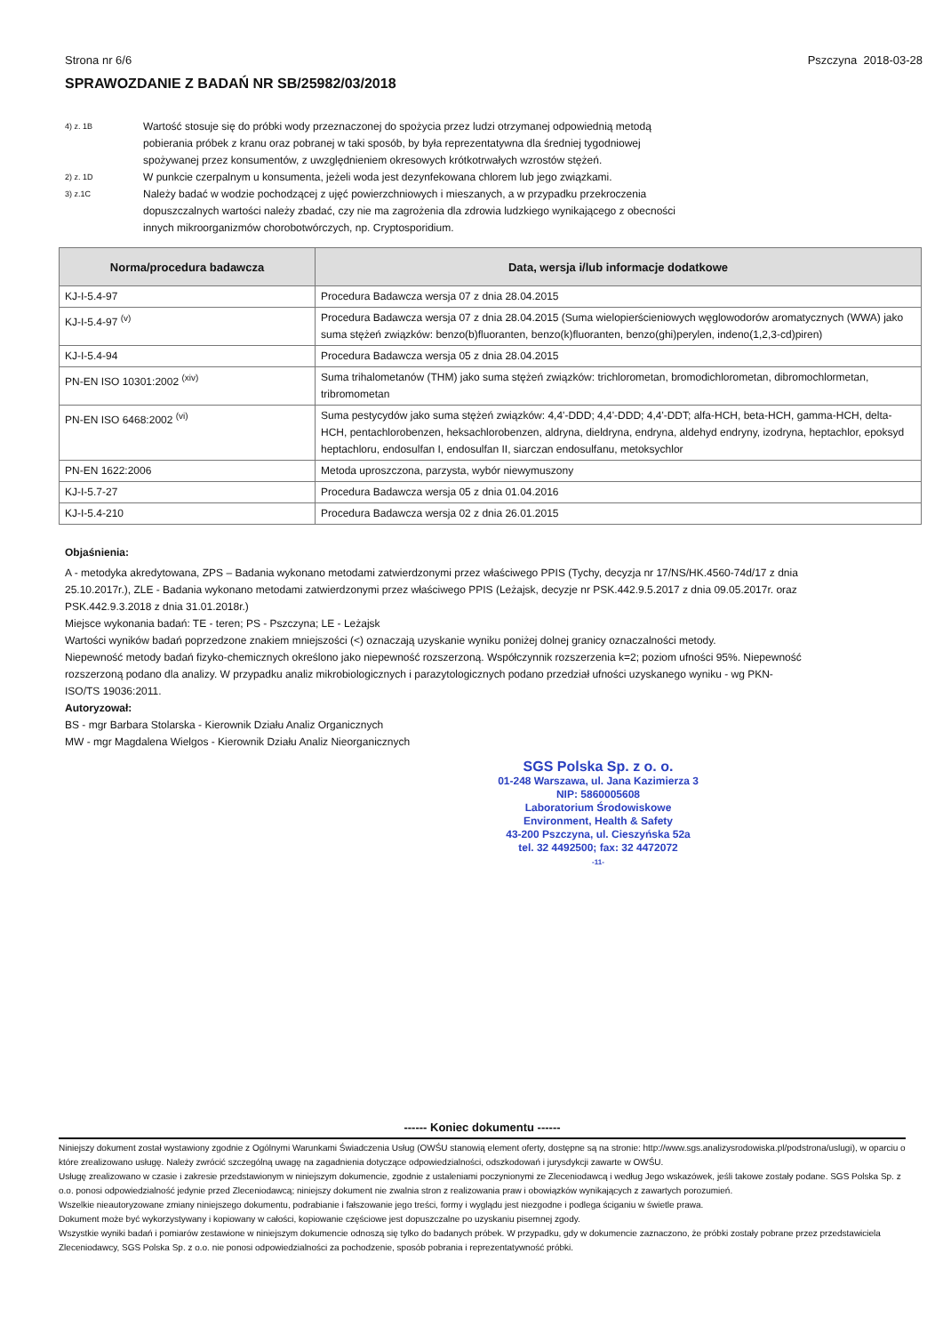Strona nr 6/6 Pszczyna 2018-03-28
SPRAWOZDANIE Z BADAŃ NR SB/25982/03/2018
4) z. 1B Wartość stosuje się do próbki wody przeznaczonej do spożycia przez ludzi otrzymanej odpowiednią metodą pobierania próbek z kranu oraz pobranej w taki sposób, by była reprezentatywna dla średniej tygodniowej spożywanej przez konsumentów, z uwzględnieniem okresowych krótkotrwałych wzrostów stężeń.
2) z. 1D W punkcie czerpalnym u konsumenta, jeżeli woda jest dezynfekowana chlorem lub jego związkami.
3) z.1C Należy badać w wodzie pochodzącej z ujęć powierzchniowych i mieszanych, a w przypadku przekroczenia dopuszczalnych wartości należy zbadać, czy nie ma zagrożenia dla zdrowia ludzkiego wynikającego z obecności innych mikroorganizmów chorobotwórczych, np. Cryptosporidium.
| Norma/procedura badawcza | Data, wersja i/lub informacje dodatkowe |
| --- | --- |
| KJ-I-5.4-97 | Procedura Badawcza wersja 07 z dnia 28.04.2015 |
| KJ-I-5.4-97 <sup>(v)</sup> | Procedura Badawcza wersja 07 z dnia 28.04.2015 (Suma wielopierścieniowych węglowodorów aromatycznych (WWA) jako suma stężeń związków: benzo(b)fluoranten, benzo(k)fluoranten, benzo(ghi)perylen, indeno(1,2,3-cd)piren) |
| KJ-I-5.4-94 | Procedura Badawcza wersja 05 z dnia 28.04.2015 |
| PN-EN ISO 10301:2002 <sup>(xiv)</sup> | Suma trihalometanów (THM) jako suma stężeń związków: trichlorometan, bromodichlorometan, dibromochlormetan, tribromometan |
| PN-EN ISO 6468:2002 <sup>(vi)</sup> | Suma pestycydów jako suma stężeń związków: 4,4'-DDD; 4,4'-DDD; 4,4'-DDT; alfa-HCH, beta-HCH, gamma-HCH, delta-HCH, pentachlorobenzen, heksachlorobenzen, aldryna, dieldryna, endryna, aldehyd endryny, izodryna, heptachlor, epoksyd heptachloru, endosulfan I, endosulfan II, siarczan endosulfanu, metoksychlor |
| PN-EN 1622:2006 | Metoda uproszczona, parzysta, wybór niewymuszony |
| KJ-I-5.7-27 | Procedura Badawcza wersja 05 z dnia 01.04.2016 |
| KJ-I-5.4-210 | Procedura Badawcza wersja 02 z dnia 26.01.2015 |
Objaśnienia:
A - metodyka akredytowana, ZPS – Badania wykonano metodami zatwierdzonymi przez właściwego PPIS (Tychy, decyzja nr 17/NS/HK.4560-74d/17 z dnia 25.10.2017r.), ZLE - Badania wykonano metodami zatwierdzonymi przez właściwego PPIS (Leżajsk, decyzje nr PSK.442.9.5.2017 z dnia 09.05.2017r. oraz PSK.442.9.3.2018 z dnia 31.01.2018r.)
Miejsce wykonania badań: TE - teren; PS - Pszczyna; LE - Leżajsk
Wartości wyników badań poprzedzone znakiem mniejszości (<) oznaczają uzyskanie wyniku poniżej dolnej granicy oznaczalności metody.
Niepewność metody badań fizyko-chemicznych określono jako niepewność rozszerzoną. Współczynnik rozszerzenia k=2; poziom ufności 95%. Niepewność rozszerzoną podano dla analizy. W przypadku analiz mikrobiologicznych i parazytologicznych podano przedział ufności uzyskanego wyniku - wg PKN-ISO/TS 19036:2011.
Autoryzował:
BS - mgr Barbara Stolarska - Kierownik Działu Analiz Organicznych
MW - mgr Magdalena Wielgos - Kierownik Działu Analiz Nieorganicznych
SGS Polska Sp. z o. o.
01-248 Warszawa, ul. Jana Kazimierza 3
NIP: 5860005608
Laboratorium Środowiskowe
Environment, Health & Safety
43-200 Pszczyna, ul. Cieszyńska 52a
tel. 32 4492500; fax: 32 4472072
-11-
------ Koniec dokumentu ------
Niniejszy dokument został wystawiony zgodnie z Ogólnymi Warunkami Świadczenia Usług (OWŚU stanowią element oferty, dostępne są na stronie: http://www.sgs.analizysrodowiska.pl/podstrona/uslugi), w oparciu o które zrealizowano usługę. Należy zwrócić szczególną uwagę na zagadnienia dotyczące odpowiedzialności, odszkodowań i jurysdykcji zawarte w OWŚU.
Usługę zrealizowano w czasie i zakresie przedstawionym w niniejszym dokumencie, zgodnie z ustaleniami poczynionymi ze Zleceniodawcą i według Jego wskazówek, jeśli takowe zostały podane. SGS Polska Sp. z o.o. ponosi odpowiedzialność jedynie przed Zleceniodawcą; niniejszy dokument nie zwalnia stron z realizowania praw i obowiązków wynikających z zawartych porozumień.
Wszelkie nieautoryzowane zmiany niniejszego dokumentu, podrabianie i fałszowanie jego treści, formy i wyglądu jest niezgodne i podlega ściganiu w świetle prawa.
Dokument może być wykorzystywany i kopiowany w całości, kopiowanie częściowe jest dopuszczalne po uzyskaniu pisemnej zgody.
Wszystkie wyniki badań i pomiarów zestawione w niniejszym dokumencie odnoszą się tylko do badanych próbek. W przypadku, gdy w dokumencie zaznaczono, że próbki zostały pobrane przez przedstawiciela Zleceniodawcy, SGS Polska Sp. z o.o. nie ponosi odpowiedzialności za pochodzenie, sposób pobrania i reprezentatywność próbki.